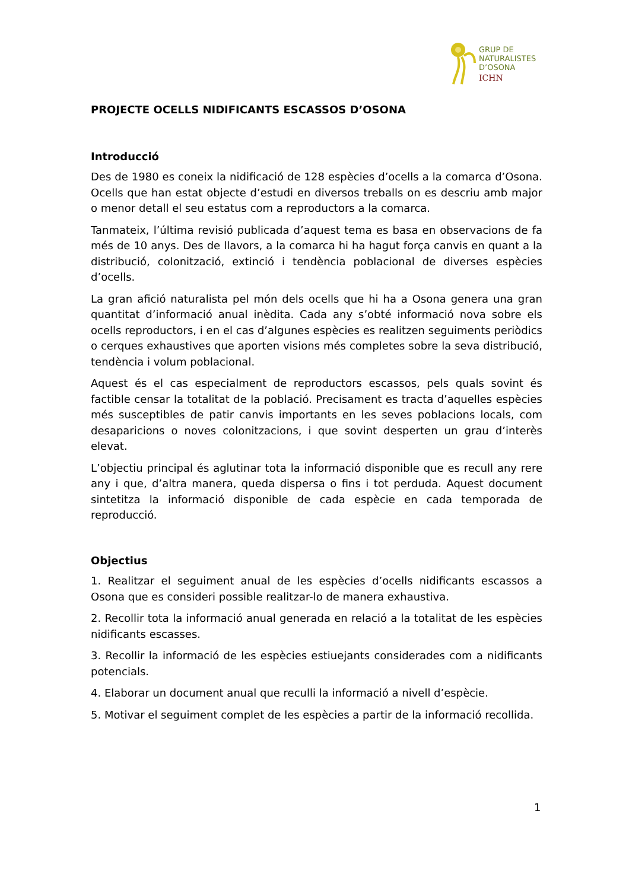GRUP DE
NATURALISTES
D’OSONA
ICHN
PROJECTE OCELLS NIDIFICANTS ESCASSOS D’OSONA
Introducció
Des de 1980 es coneix la nidificació de 128 espècies d’ocells a la comarca d’Osona. Ocells que han estat objecte d’estudi en diversos treballs on es descriu amb major o menor detall el seu estatus com a reproductors a la comarca.
Tanmateix, l’última revisió publicada d’aquest tema es basa en observacions de fa més de 10 anys. Des de llavors, a la comarca hi ha hagut força canvis en quant a la distribució, colonització, extinció i tendència poblacional de diverses espècies d’ocells.
La gran afició naturalista pel món dels ocells que hi ha a Osona genera una gran quantitat d’informació anual inèdita. Cada any s’obté informació nova sobre els ocells reproductors, i en el cas d’algunes espècies es realitzen seguiments periòdics o cerques exhaustives que aporten visions més completes sobre la seva distribució, tendència i volum poblacional.
Aquest és el cas especialment de reproductors escassos, pels quals sovint és factible censar la totalitat de la població. Precisament es tracta d’aquelles espècies més susceptibles de patir canvis importants en les seves poblacions locals, com desaparicions o noves colonitzacions, i que sovint desperten un grau d’interès elevat.
L’objectiu principal és aglutinar tota la informació disponible que es recull any rere any i que, d’altra manera, queda dispersa o fins i tot perduda. Aquest document sintetitza la informació disponible de cada espècie en cada temporada de reproducció.
Objectius
1. Realitzar el seguiment anual de les espècies d’ocells nidificants escassos a Osona que es consideri possible realitzar-lo de manera exhaustiva.
2. Recollir tota la informació anual generada en relació a la totalitat de les espècies nidificants escasses.
3. Recollir la informació de les espècies estiuejants considerades com a nidificants potencials.
4. Elaborar un document anual que reculli la informació a nivell d’espècie.
5. Motivar el seguiment complet de les espècies a partir de la informació recollida.
1